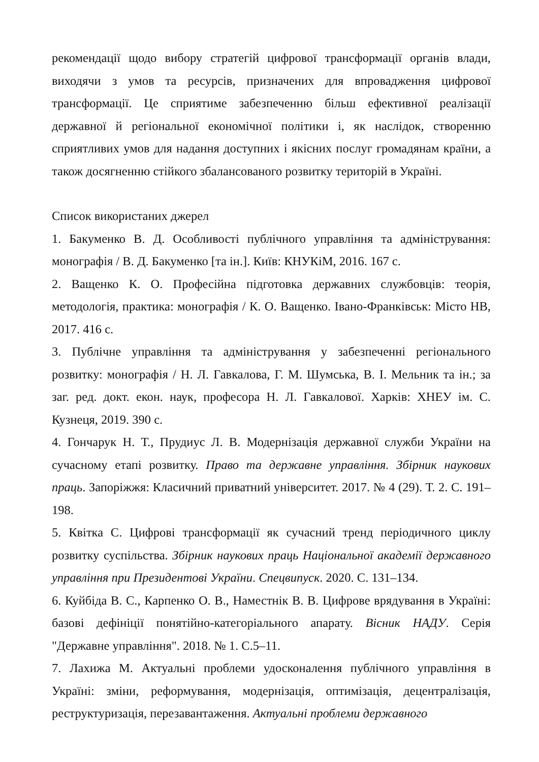рекомендації щодо вибору стратегій цифрової трансформації органів влади, виходячи з умов та ресурсів, призначених для впровадження цифрової трансформації. Це сприятиме забезпеченню більш ефективної реалізації державної й регіональної економічної політики і, як наслідок, створенню сприятливих умов для надання доступних і якісних послуг громадянам країни, а також досягненню стійкого збалансованого розвитку територій в Україні.
Список використаних джерел
1. Бакуменко В. Д. Особливості публічного управління та адміністрування: монографія / В. Д. Бакуменко [та ін.]. Київ: КНУКіМ, 2016. 167 с.
2. Ващенко К. О. Професійна підготовка державних службовців: теорія, методологія, практика: монографія / К. О. Ващенко. Івано-Франківськ: Місто НВ, 2017. 416 с.
3. Публічне управління та адміністрування у забезпеченні регіонального розвитку: монографія / Н. Л. Гавкалова, Г. М. Шумська, В. І. Мельник та ін.; за заг. ред. докт. екон. наук, професора Н. Л. Гавкалової. Харків: ХНЕУ ім. С. Кузнеця, 2019. 390 с.
4. Гончарук Н. Т., Прудиус Л. В. Модернізація державної служби України на сучасному етапі розвитку. Право та державне управління. Збірник наукових праць. Запоріжжя: Класичний приватний університет. 2017. № 4 (29). Т. 2. С. 191–198.
5. Квітка С. Цифрові трансформації як сучасний тренд періодичного циклу розвитку суспільства. Збірник наукових праць Національної академії державного управління при Президентові України. Спецвипуск. 2020. С. 131–134.
6. Куйбіда В. С., Карпенко О. В., Наместнік В. В. Цифрове врядування в Україні: базові дефініції понятійно-категоріального апарату. Вісник НАДУ. Серія "Державне управління". 2018. № 1. С.5–11.
7. Лахижа М. Актуальні проблеми удосконалення публічного управління в Україні: зміни, реформування, модернізація, оптимізація, децентралізація, реструктуризація, перезавантаження. Актуальні проблеми державного